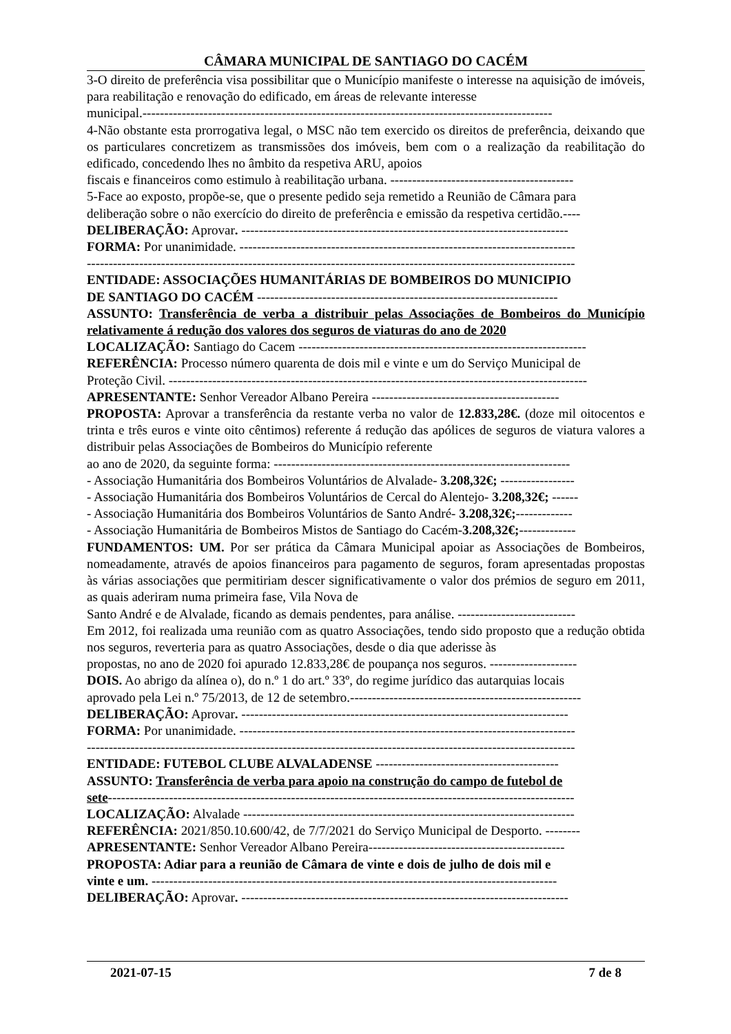CÂMARA MUNICIPAL DE SANTIAGO DO CACÉM
3-O direito de preferência visa possibilitar que o Município manifeste o interesse na aquisição de imóveis, para reabilitação e renovação do edificado, em áreas de relevante interesse
municipal.----------------------------------------------------------------------------------------------
4-Não obstante esta prorrogativa legal, o MSC não tem exercido os direitos de preferência, deixando que os particulares concretizem as transmissões dos imóveis, bem com o a realização da reabilitação do edificado, concedendo lhes no âmbito da respetiva ARU, apoios
fiscais e financeiros como estimulo à reabilitação urbana. ------------------------------------------
5-Face ao exposto, propõe-se, que o presente pedido seja remetido a Reunião de Câmara para
deliberação sobre o não exercício do direito de preferência e emissão da respetiva certidão.----
DELIBERAÇÃO: Aprovar. ---------------------------------------------------------------------------
FORMA: Por unanimidade. -----------------------------------------------------------------------------
----------------------------------------------------------------------------------------------------------------
ENTIDADE: ASSOCIAÇÕES HUMANITÁRIAS DE BOMBEIROS DO MUNICIPIO
DE SANTIAGO DO CACÉM ---------------------------------------------------------------------
ASSUNTO: Transferência de verba a distribuir pelas Associações de Bombeiros do Município relativamente á redução dos valores dos seguros de viaturas do ano de 2020
LOCALIZAÇÃO: Santiago do Cacem ------------------------------------------------------------------
REFERÊNCIA: Processo número quarenta de dois mil e vinte e um do Serviço Municipal de
Proteção Civil. ------------------------------------------------------------------------------------------------
APRESENTANTE: Senhor Vereador Albano Pereira -------------------------------------------
PROPOSTA: Aprovar a transferência da restante verba no valor de 12.833,28€. (doze mil oitocentos e trinta e três euros e vinte oito cêntimos) referente á redução das apólices de seguros de viatura valores a distribuir pelas Associações de Bombeiros do Município referente
ao ano de 2020, da seguinte forma: --------------------------------------------------------------------
- Associação Humanitária dos Bombeiros Voluntários de Alvalade- 3.208,32€; -----------------
- Associação Humanitária dos Bombeiros Voluntários de Cercal do Alentejo- 3.208,32€; ------
- Associação Humanitária dos Bombeiros Voluntários de Santo André- 3.208,32€;-------------
- Associação Humanitária de Bombeiros Mistos de Santiago do Cacém-3.208,32€;-------------
FUNDAMENTOS: UM. Por ser prática da Câmara Municipal apoiar as Associações de Bombeiros, nomeadamente, através de apoios financeiros para pagamento de seguros, foram apresentadas propostas às várias associações que permitiriam descer significativamente o valor dos prémios de seguro em 2011, as quais aderiram numa primeira fase, Vila Nova de
Santo André e de Alvalade, ficando as demais pendentes, para análise. ---------------------------
Em 2012, foi realizada uma reunião com as quatro Associações, tendo sido proposto que a redução obtida nos seguros, reverteria para as quatro Associações, desde o dia que aderisse às
propostas, no ano de 2020 foi apurado 12.833,28€ de poupança nos seguros. --------------------
DOIS. Ao abrigo da alínea o), do n.º 1 do art.º 33º, do regime jurídico das autarquias locais
aprovado pela Lei n.º 75/2013, de 12 de setembro.-----------------------------------------------------
DELIBERAÇÃO: Aprovar. ---------------------------------------------------------------------------
FORMA: Por unanimidade. -----------------------------------------------------------------------------
----------------------------------------------------------------------------------------------------------------
ENTIDADE: FUTEBOL CLUBE ALVALADENSE ------------------------------------------
ASSUNTO: Transferência de verba para apoio na construção do campo de futebol de
sete-----------------------------------------------------------------------------------------------------------
LOCALIZAÇÃO: Alvalade ----------------------------------------------------------------------------
REFERÊNCIA: 2021/850.10.600/42, de 7/7/2021 do Serviço Municipal de Desporto. --------
APRESENTANTE: Senhor Vereador Albano Pereira---------------------------------------------
PROPOSTA: Adiar para a reunião de Câmara de vinte e dois de julho de dois mil e
vinte e um. ---------------------------------------------------------------------------------------------
DELIBERAÇÃO: Aprovar. ---------------------------------------------------------------------------
2021-07-15 7 de 8